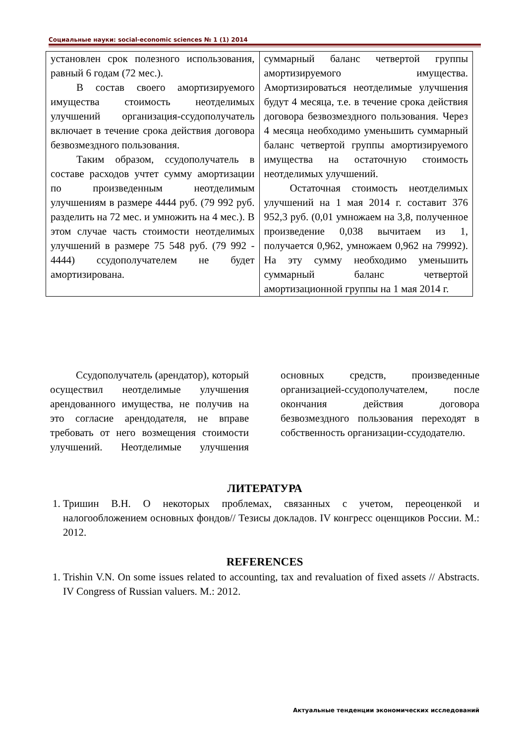Социальные науки: social-economic sciences № 1 (1) 2014
| установлен срок полезного использования, равный 6 годам (72 мес.). В состав своего амортизируемого имущества стоимость неотделимых улучшений организация-ссудополучатель включает в течение срока действия договора безвозмездного пользования. Таким образом, ссудополучатель в составе расходов учтет сумму амортизации по произведенным неотделимым улучшениям в размере 4444 руб. (79 992 руб. разделить на 72 мес. и умножить на 4 мес.). В этом случае часть стоимости неотделимых улучшений в размере 75 548 руб. (79 992 - 4444) ссудополучателем не будет амортизирована. | суммарный баланс четвертой группы амортизируемого имущества. Амортизироваться неотделимые улучшения будут 4 месяца, т.е. в течение срока действия договора безвозмездного пользования. Через 4 месяца необходимо уменьшить суммарный баланс четвертой группы амортизируемого имущества на остаточную стоимость неотделимых улучшений. Остаточная стоимость неотделимых улучшений на 1 мая 2014 г. составит 376 952,3 руб. (0,01 умножаем на 3,8, полученное произведение 0,038 вычитаем из 1, получается 0,962, умножаем 0,962 на 79992). На эту сумму необходимо уменьшить суммарный баланс четвертой амортизационной группы на 1 мая 2014 г. |
Ссудополучатель (арендатор), который осуществил неотделимые улучшения арендованного имущества, не получив на это согласие арендодателя, не вправе требовать от него возмещения стоимости улучшений. Неотделимые улучшения основных средств, произведенные организацией-ссудополучателем, после окончания действия договора безвозмездного пользования переходят в собственность организации-ссудодателю.
ЛИТЕРАТУРА
1. Тришин В.Н. О некоторых проблемах, связанных с учетом, переоценкой и налогообложением основных фондов// Тезисы докладов. IV конгресс оценщиков России. М.: 2012.
REFERENCES
1. Trishin V.N. On some issues related to accounting, tax and revaluation of fixed assets // Abstracts. IV Congress of Russian valuers. M.: 2012.
Актуальные тенденции экономических исследований